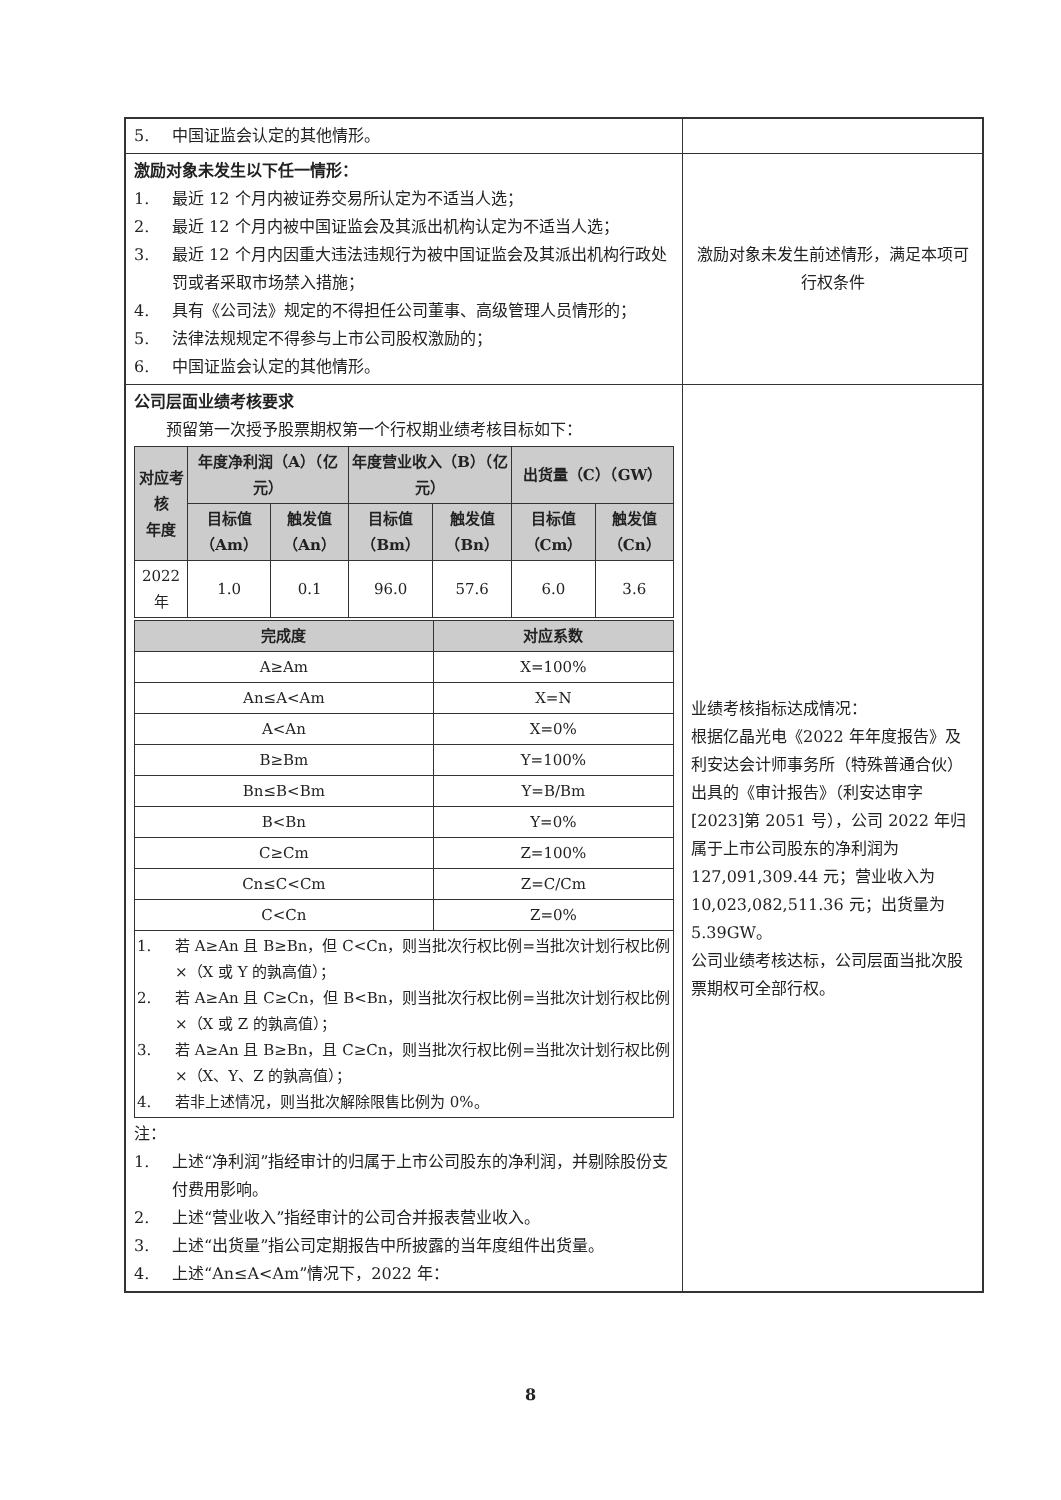| 5. 中国证监会认定的其他情形。 | |
| 激励对象未发生以下任一情形： 1. 最近 12 个月内被证券交易所认定为不适当人选； 2. 最近 12 个月内被中国证监会及其派出机构认定为不适当人选； 3. 最近 12 个月内因重大违法违规行为被中国证监会及其派出机构行政处罚或者采取市场禁入措施； 4. 具有《公司法》规定的不得担任公司董事、高级管理人员情形的； 5. 法律法规规定不得参与上市公司股权激励的； 6. 中国证监会认定的其他情形。 | 激励对象未发生前述情形，满足本项可行权条件 |
| 公司层面业绩考核要求 预留第一次授予股票期权第一个行权期业绩考核目标如下： / 对应考核 年度 / 年度净利润（A）（亿元） / / 年度营业收入（B）（亿元） / / 出货量（C）（GW） / / / --- / --- / --- / --- / --- / --- / --- / / / 目标值（Am） / 触发值（An） / 目标值（Bm） / 触发值（Bn） / 目标值（Cm） / 触发值（Cn） / / 2022年 / 1.0 / 0.1 / 96.0 / 57.6 / 6.0 / 3.6 / / 完成度 / 对应系数 / / --- / --- / / A≥Am / X=100% / / An≤A<Am / X=N / / A<An / X=0% / / B≥Bm / Y=100% / / Bn≤B<Bm / Y=B/Bm / / B<Bn / Y=0% / / C≥Cm / Z=100% / / Cn≤C<Cm / Z=C/Cm / / C<Cn / Z=0% / / 1. 若 A≥An 且 B≥Bn，但 C<Cn，则当批次行权比例=当批次计划行权比例×（X 或 Y 的孰高值）； 2. 若 A≥An 且 C≥Cn，但 B<Bn，则当批次行权比例=当批次计划行权比例×（X 或 Z 的孰高值）； 3. 若 A≥An 且 B≥Bn，且 C≥Cn，则当批次行权比例=当批次计划行权比例×（X、Y、Z 的孰高值）； 4. 若非上述情况，则当批次解除限售比例为 0%。 / / 注： 1. 上述“净利润”指经审计的归属于上市公司股东的净利润，并剔除股份支付费用影响。 2. 上述“营业收入”指经审计的公司合并报表营业收入。 3. 上述“出货量”指公司定期报告中所披露的当年度组件出货量。 4. 上述“An≤A<Am”情况下，2022 年： | 业绩考核指标达成情况： 根据亿晶光电《2022 年年度报告》及利安达会计师事务所（特殊普通合伙）出具的《审计报告》（利安达审字[2023]第 2051 号），公司 2022 年归属于上市公司股东的净利润为 127,091,309.44 元；营业收入为 10,023,082,511.36 元；出货量为 5.39GW。 公司业绩考核达标，公司层面当批次股票期权可全部行权。 |
8